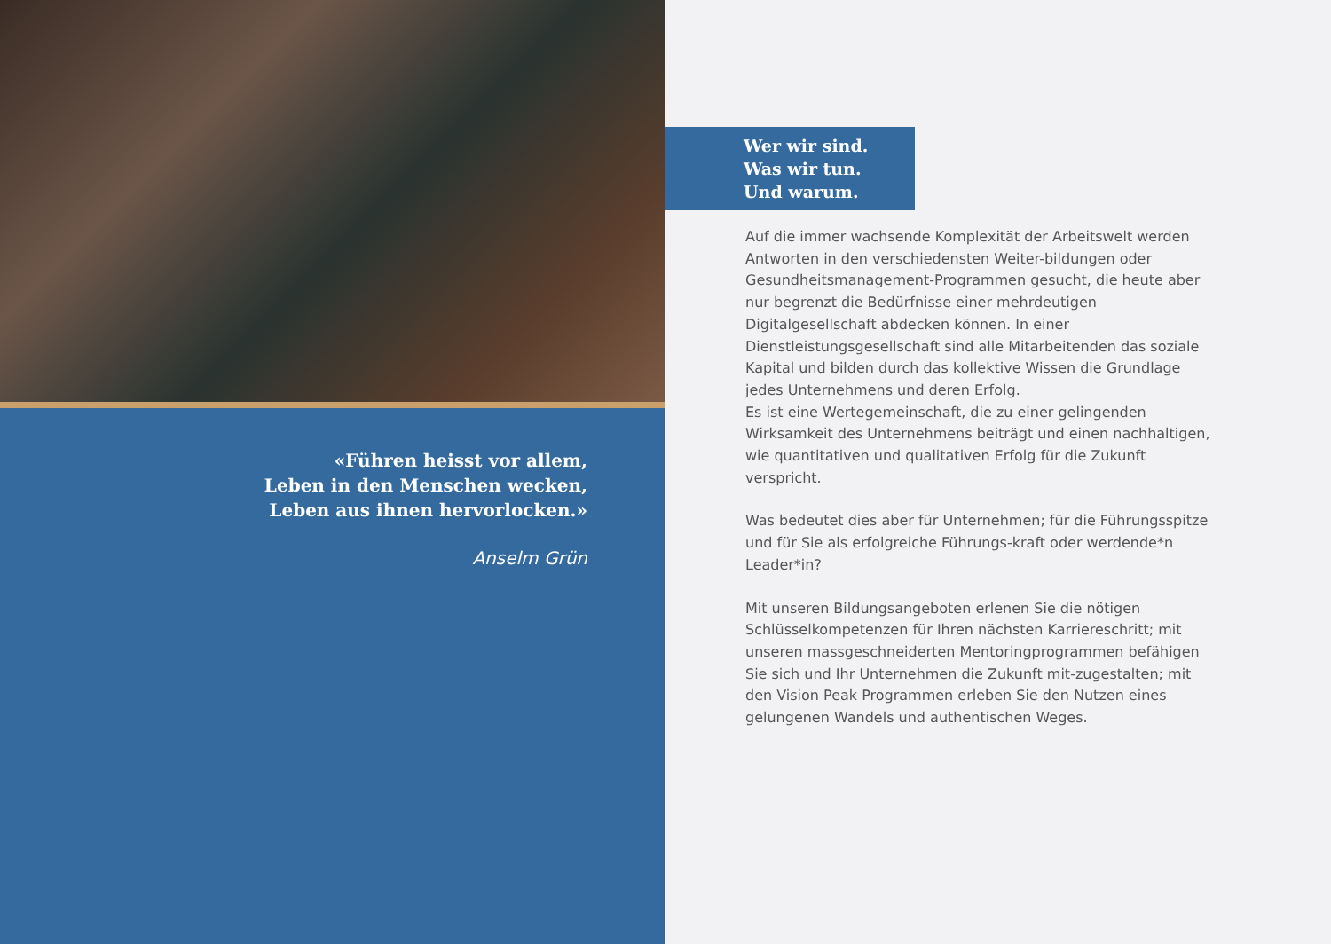«Führen heisst vor allem,
Leben in den Menschen wecken,
Leben aus ihnen hervorlocken.»
Anselm Grün
Wer wir sind.
Was wir tun.
Und warum.
Auf die immer wachsende Komplexität der Arbeitswelt werden Antworten in den verschiedensten Weiter-bildungen oder Gesundheitsmanagement-Programmen gesucht, die heute aber nur begrenzt die Bedürfnisse einer mehrdeutigen Digitalgesellschaft abdecken können. In einer Dienstleistungsgesellschaft sind alle Mitarbeitenden das soziale Kapital und bilden durch das kollektive Wissen die Grundlage jedes Unternehmens und deren Erfolg.
Es ist eine Wertegemeinschaft, die zu einer gelingenden Wirksamkeit des Unternehmens beiträgt und einen nachhaltigen, wie quantitativen und qualitativen Erfolg für die Zukunft verspricht.
Was bedeutet dies aber für Unternehmen; für die Führungsspitze und für Sie als erfolgreiche Führungs-kraft oder werdende*n Leader*in?
Mit unseren Bildungsangeboten erlenen Sie die nötigen Schlüsselkompetenzen für Ihren nächsten Karriereschritt; mit unseren massgeschneiderten Mentoringprogrammen befähigen Sie sich und Ihr Unternehmen die Zukunft mit-zugestalten; mit den Vision Peak Programmen erleben Sie den Nutzen eines gelungenen Wandels und authentischen Weges.